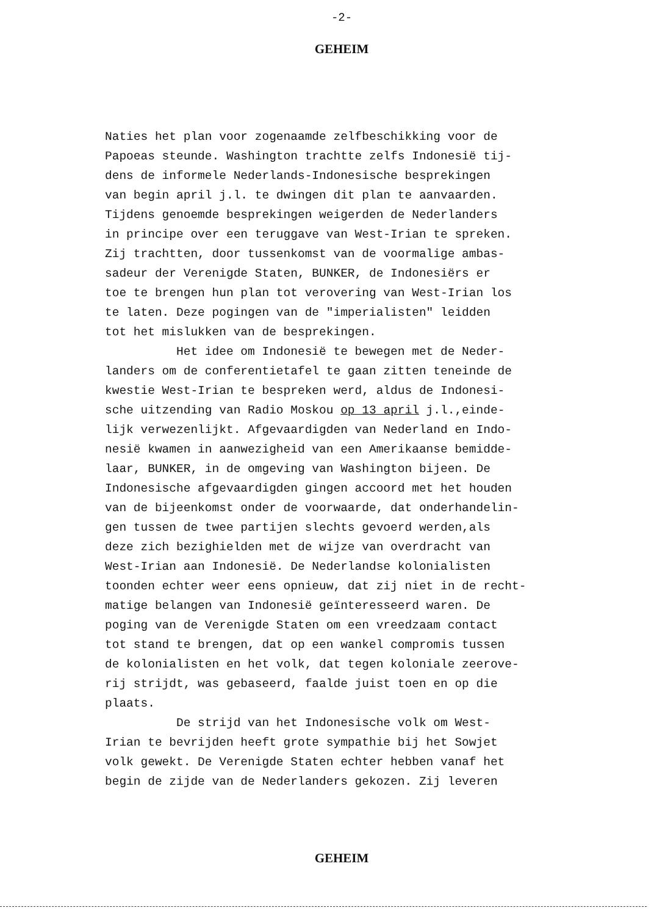-2-
GEHEIM
Naties het plan voor zogenaamde zelfbeschikking voor de Papoeas steunde. Washington trachtte zelfs Indonesië tij- dens de informele Nederlands-Indonesische besprekingen van begin april j.l. te dwingen dit plan te aanvaarden. Tijdens genoemde besprekingen weigerden de Nederlanders in principe over een teruggave van West-Irian te spreken. Zij trachtten, door tussenkomst van de voormalige ambas- sadeur der Verenigde Staten, BUNKER, de Indonesiërs er toe te brengen hun plan tot verovering van West-Irian los te laten. Deze pogingen van de "imperialisten" leidden tot het mislukken van de besprekingen. Het idee om Indonesië te bewegen met de Neder- landers om de conferentietafel te gaan zitten teneinde de kwestie West-Irian te bespreken werd, aldus de Indonesi- sche uitzending van Radio Moskou op 13 april j.l.,einde- lijk verwezenlijkt. Afgevaardigden van Nederland en Indo- nesië kwamen in aanwezigheid van een Amerikaanse bemidde- laar, BUNKER, in de omgeving van Washington bijeen. De Indonesische afgevaardigden gingen accoord met het houden van de bijeenkomst onder de voorwaarde, dat onderhandelin- gen tussen de twee partijen slechts gevoerd werden,als deze zich bezighielden met de wijze van overdracht van West-Irian aan Indonesië. De Nederlandse kolonialisten toonden echter weer eens opnieuw, dat zij niet in de recht- matige belangen van Indonesië geïnteresseerd waren. De poging van de Verenigde Staten om een vreedzaam contact tot stand te brengen, dat op een wankel compromis tussen de kolonialisten en het volk, dat tegen koloniale zeerove- rij strijdt, was gebaseerd, faalde juist toen en op die plaats. De strijd van het Indonesische volk om West- Irian te bevrijden heeft grote sympathie bij het Sowjet volk gewekt. De Verenigde Staten echter hebben vanaf het begin de zijde van de Nederlanders gekozen. Zij leveren
GEHEIM